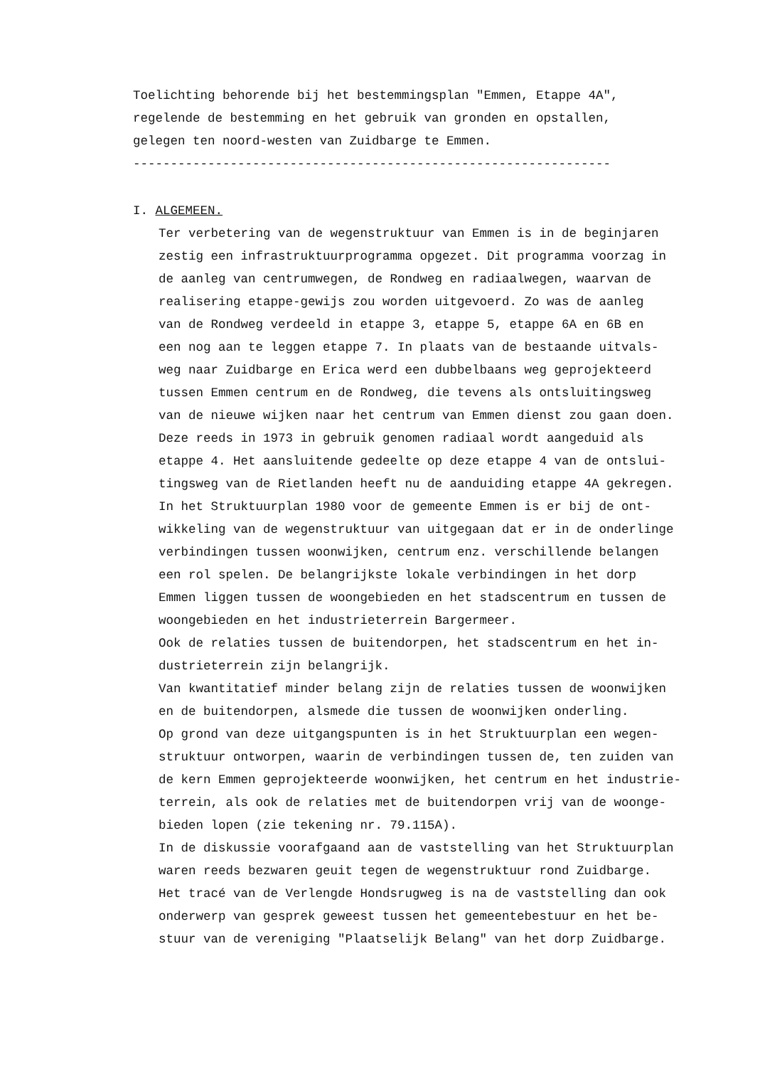Toelichting behorende bij het bestemmingsplan "Emmen, Etappe 4A", regelende de bestemming en het gebruik van gronden en opstallen, gelegen ten noord-westen van Zuidbarge te Emmen. ----------------------------------------------------------------
I. ALGEMEEN.
Ter verbetering van de wegenstruktuur van Emmen is in de beginjaren zestig een infrastruktuurprogramma opgezet. Dit programma voorzag in de aanleg van centrumwegen, de Rondweg en radiaalwegen, waarvan de realisering etappe-gewijs zou worden uitgevoerd. Zo was de aanleg van de Rondweg verdeeld in etappe 3, etappe 5, etappe 6A en 6B en een nog aan te leggen etappe 7. In plaats van de bestaande uitvals- weg naar Zuidbarge en Erica werd een dubbelbaans weg geprojekteerd tussen Emmen centrum en de Rondweg, die tevens als ontsluitingsweg van de nieuwe wijken naar het centrum van Emmen dienst zou gaan doen. Deze reeds in 1973 in gebruik genomen radiaal wordt aangeduid als etappe 4. Het aansluitende gedeelte op deze etappe 4 van de ontslui- tingsweg van de Rietlanden heeft nu de aanduiding etappe 4A gekregen. In het Struktuurplan 1980 voor de gemeente Emmen is er bij de ont- wikkeling van de wegenstruktuur van uitgegaan dat er in de onderlinge verbindingen tussen woonwijken, centrum enz. verschillende belangen een rol spelen. De belangrijkste lokale verbindingen in het dorp Emmen liggen tussen de woongebieden en het stadscentrum en tussen de woongebieden en het industrieterrein Bargermeer. Ook de relaties tussen de buitendorpen, het stadscentrum en het in- dustrieterrein zijn belangrijk. Van kwantitatief minder belang zijn de relaties tussen de woonwijken en de buitendorpen, alsmede die tussen de woonwijken onderling. Op grond van deze uitgangspunten is in het Struktuurplan een wegen- struktuur ontworpen, waarin de verbindingen tussen de, ten zuiden van de kern Emmen geprojekteerde woonwijken, het centrum en het industrie- terrein, als ook de relaties met de buitendorpen vrij van de woonge- bieden lopen (zie tekening nr. 79.115A). In de diskussie voorafgaand aan de vaststelling van het Struktuurplan waren reeds bezwaren geuit tegen de wegenstruktuur rond Zuidbarge. Het tracé van de Verlengde Hondsrugweg is na de vaststelling dan ook onderwerp van gesprek geweest tussen het gemeentebestuur en het be- stuur van de vereniging "Plaatselijk Belang" van het dorp Zuidbarge.